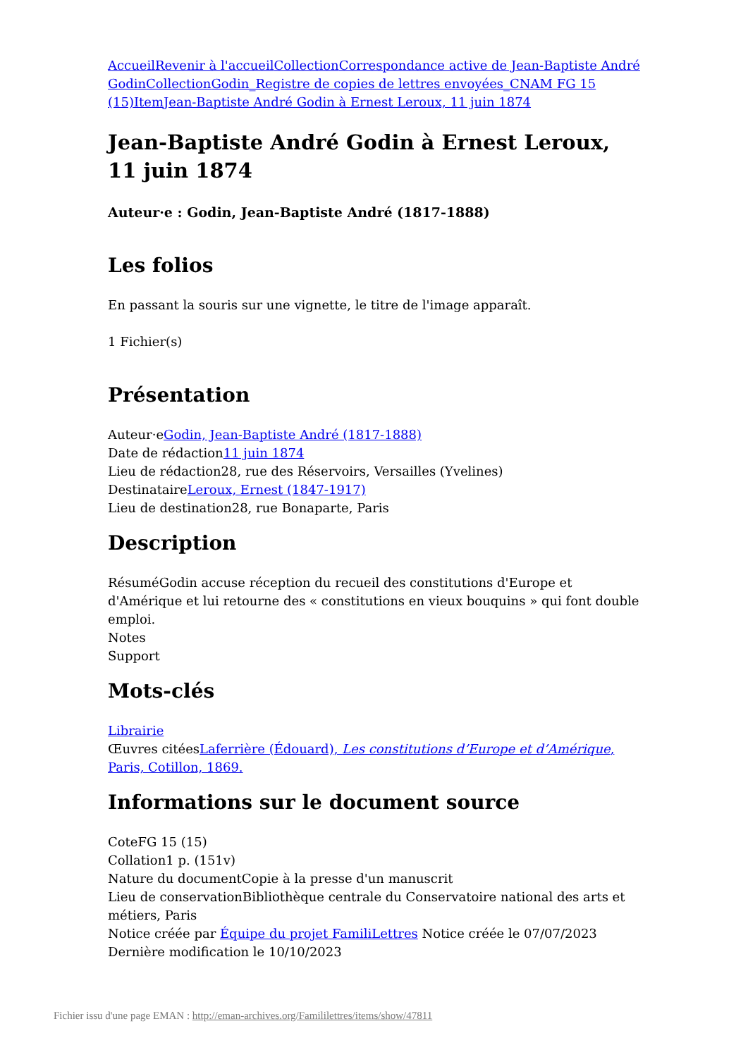Accueil Revenir à l'accueil Collection Correspondance active de Jean-Baptiste André Godin Collection Godin_Registre de copies de lettres envoyées_CNAM FG 15 (15) Item Jean-Baptiste André Godin à Ernest Leroux, 11 juin 1874
Jean-Baptiste André Godin à Ernest Leroux, 11 juin 1874
Auteur·e : Godin, Jean-Baptiste André (1817-1888)
Les folios
En passant la souris sur une vignette, le titre de l'image apparaît.
1 Fichier(s)
Présentation
Auteur·eGodin, Jean-Baptiste André (1817-1888)
Date de rédaction11 juin 1874
Lieu de rédaction28, rue des Réservoirs, Versailles (Yvelines)
DestinataireLeroux, Ernest (1847-1917)
Lieu de destination28, rue Bonaparte, Paris
Description
RésuméGodin accuse réception du recueil des constitutions d'Europe et d'Amérique et lui retourne des « constitutions en vieux bouquins » qui font double emploi.
Notes
Support
Mots-clés
Librairie
Œuvres citéesLaferrière (Édouard), Les constitutions d’Europe et d’Amérique, Paris, Cotillon, 1869.
Informations sur le document source
CoteFG 15 (15)
Collation1 p. (151v)
Nature du documentCopie à la presse d'un manuscrit
Lieu de conservationBibliothèque centrale du Conservatoire national des arts et métiers, Paris
Notice créée par Équipe du projet FamiliLettres Notice créée le 07/07/2023 Dernière modification le 10/10/2023
Fichier issu d'une page EMAN : http://eman-archives.org/Famililettres/items/show/47811